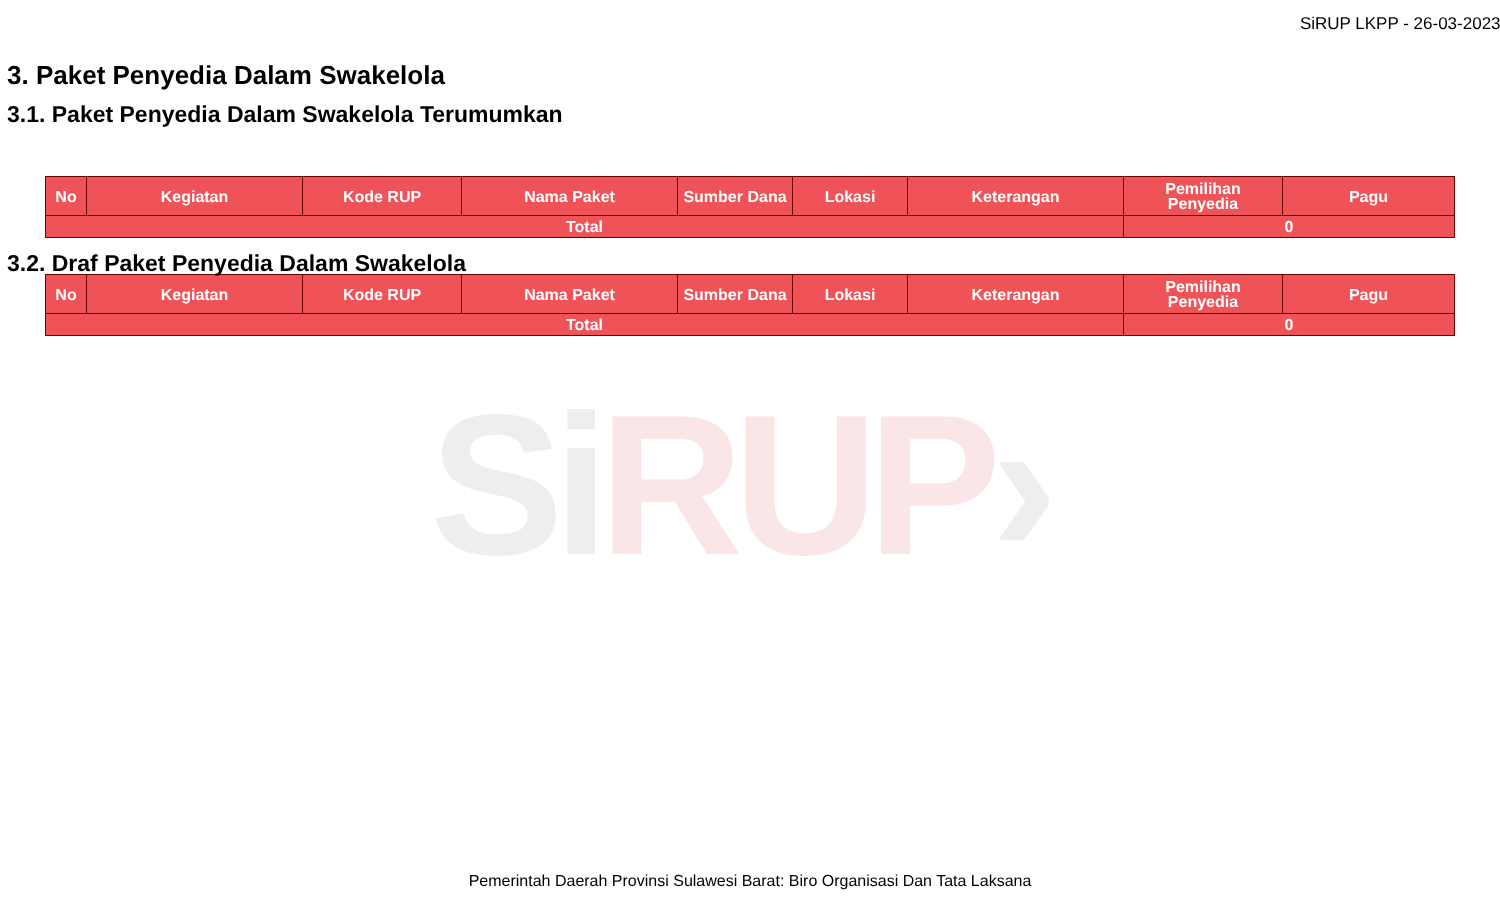Si RUP›
SiRUP LKPP - 26-03-2023 :
3. Paket Penyedia Dalam Swakelola
3.1. Paket Penyedia Dalam Swakelola Terumumkan
| No | Kegiatan | Kode RUP | Nama Paket | Sumber Dana | Lokasi | Keterangan | Pemilihan Penyedia | Pagu |
| --- | --- | --- | --- | --- | --- | --- | --- | --- |
| Total | | | | | | | 0 | |
3.2. Draf Paket Penyedia Dalam Swakelola
| No | Kegiatan | Kode RUP | Nama Paket | Sumber Dana | Lokasi | Keterangan | Pemilihan Penyedia | Pagu |
| --- | --- | --- | --- | --- | --- | --- | --- | --- |
| Total | | | | | | | 0 | |
Pemerintah Daerah Provinsi Sulawesi Barat: Biro Organisasi Dan Tata Laksana